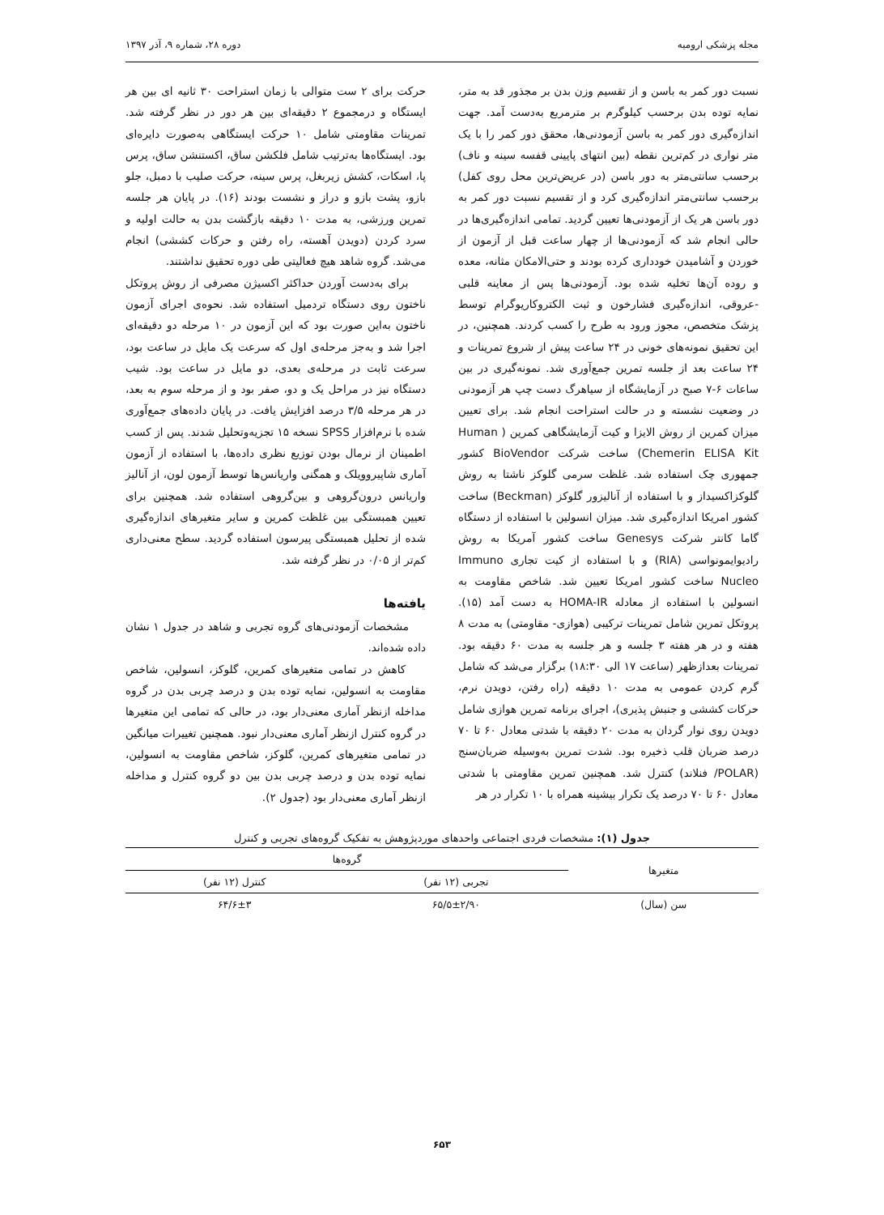مجله پزشکی ارومیه دوره ۲۸، شماره ۹، آذر ۱۳۹۷
نسبت دور کمر به باسن و از تقسیم وزن بدن بر مجذور قد به متر، نمایه توده بدن برحسب کیلوگرم بر مترمربع به‌دست آمد. جهت اندازه‌گیری دور کمر به باسن آزمودنی‌ها، محقق دور کمر را با یک متر نواری در کم‌ترین نقطه (بین انتهای پایینی قفسه سینه و ناف) برحسب سانتی‌متر به دور باسن (در عریض‌ترین محل روی کفل) برحسب سانتی‌متر اندازه‌گیری کرد و از تقسیم نسبت دور کمر به دور باسن هر یک از آزمودنی‌ها تعیین گردید. تمامی اندازه‌گیری‌ها در حالی انجام شد که آزمودنی‌ها از چهار ساعت قبل از آزمون از خوردن و آشامیدن خودداری کرده بودند و حتی‌الامکان مثانه، معده و روده آن‌ها تخلیه شده بود. آزمودنی‌ها پس از معاینه قلبی -عروقی، اندازه‌گیری فشارخون و ثبت الکتروکاریوگرام توسط پزشک متخصص، مجوز ورود به طرح را کسب کردند. همچنین، در این تحقیق نمونه‌های خونی در ۲۴ ساعت پیش از شروع تمرینات و ۲۴ ساعت بعد از جلسه تمرین جمع‌آوری شد. نمونه‌گیری در بین ساعات ۶-۷ صبح در آزمایشگاه از سیاهرگ دست چپ هر آزمودنی در وضعیت نشسته و در حالت استراحت انجام شد. برای تعیین میزان کمرین از روش الایزا و کیت آزمایشگاهی کمرین ( Human Chemerin ELISA Kit) ساخت شرکت BioVendor کشور جمهوری چک استفاده شد. غلظت سرمی گلوکز ناشتا به روش گلوکزاکسیداز و با استفاده از آنالیزور گلوکز (Beckman) ساخت کشور امریکا اندازه‌گیری شد. میزان انسولین با استفاده از دستگاه گاما کانتر شرکت Genesys ساخت کشور آمریکا به روش رادیوایمونواسی (RIA) و با استفاده از کیت تجاری Immuno Nucleo ساخت کشور امریکا تعیین شد. شاخص مقاومت به انسولین با استفاده از معادله HOMA-IR به دست آمد (۱۵). پروتکل تمرین شامل تمرینات ترکیبی (هوازی- مقاومتی) به مدت ۸ هفته و در هر هفته ۳ جلسه و هر جلسه به مدت ۶۰ دقیقه بود. تمرینات بعدازظهر (ساعت ۱۷ الی ۱۸:۳۰) برگزار می‌شد که شامل گرم کردن عمومی به مدت ۱۰ دقیقه (راه رفتن، دویدن نرم، حرکات کششی و جنبش پذیری)، اجرای برنامه تمرین هوازی شامل دویدن روی نوار گردان به مدت ۲۰ دقیقه با شدتی معادل ۶۰ تا ۷۰ درصد ضربان قلب ذخیره بود. شدت تمرین به‌وسیله ضربان‌سنج (POLAR/ فنلاند) کنترل شد. همچنین تمرین مقاومتی با شدتی معادل ۶۰ تا ۷۰ درصد یک تکرار بیشینه همراه با ۱۰ تکرار در هر
حرکت برای ۲ ست متوالی با زمان استراحت ۳۰ ثانیه ای بین هر ایستگاه و درمجموع ۲ دقیقه‌ای بین هر دور در نظر گرفته شد. تمرینات مقاومتی شامل ۱۰ حرکت ایستگاهی به‌صورت دایره‌ای بود. ایستگاه‌ها به‌ترتیب شامل فلکشن ساق، اکستنشن ساق، پرس پا، اسکات، کشش زیربغل، پرس سینه، حرکت صلیب با دمبل، جلو بازو، پشت بازو و دراز و نشست بودند (۱۶). در پایان هر جلسه تمرین ورزشی، به مدت ۱۰ دقیقه بازگشت بدن به حالت اولیه و سرد کردن (دویدن آهسته، راه رفتن و حرکات کششی) انجام می‌شد. گروه شاهد هیچ فعالیتی طی دوره تحقیق نداشتند.
برای به‌دست آوردن حداکثر اکسیژن مصرفی از روش پروتکل ناختون روی دستگاه تردمیل استفاده شد. نحوه‌ی اجرای آزمون ناختون به‌این صورت بود که این آزمون در ۱۰ مرحله دو دقیقه‌ای اجرا شد و به‌جز مرحله‌ی اول که سرعت یک مایل در ساعت بود، سرعت ثابت در مرحله‌ی بعدی، دو مایل در ساعت بود. شیب دستگاه نیز در مراحل یک و دو، صفر بود و از مرحله سوم به بعد، در هر مرحله ۳/۵ درصد افزایش یافت. در پایان داده‌های جمع‌آوری شده با نرم‌افزار SPSS نسخه ۱۵ تجزیه‌وتحلیل شدند. پس از کسب اطمینان از نرمال بودن توزیع نظری داده‌ها، با استفاده از آزمون آماری شاپیروویلک و همگنی واریانس‌ها توسط آزمون لون، از آنالیز واریانس درون‌گروهی و بین‌گروهی استفاده شد. همچنین برای تعیین همبستگی بین غلظت کمرین و سایر متغیرهای اندازه‌گیری شده از تحلیل همبستگی پیرسون استفاده گردید. سطح معنی‌داری کم‌تر از ۰/۰۵ در نظر گرفته شد.
یافته‌ها
مشخصات آزمودنی‌های گروه تجربی و شاهد در جدول ۱ نشان داده شده‌اند.
کاهش در تمامی متغیرهای کمرین، گلوکز، انسولین، شاخص مقاومت به انسولین، نمایه توده بدن و درصد چربی بدن در گروه مداخله ازنظر آماری معنی‌دار بود، در حالی که تمامی این متغیرها در گروه کنترل ازنظر آماری معنی‌دار نبود. همچنین تغییرات میانگین در تمامی متغیرهای کمرین، گلوکز، شاخص مقاومت به انسولین، نمایه توده بدن و درصد چربی بدن بین دو گروه کنترل و مداخله ازنظر آماری معنی‌دار بود (جدول ۲).
جدول (۱): مشخصات فردی اجتماعی واحدهای موردپژوهش به تفکیک گروه‌های تجربی و کنترل
| متغیرها | گروه‌ها | |
| --- | --- | --- |
| | تجربی (۱۲ نفر) | کنترل (۱۲ نفر) |
| سن (سال) | ۶۵/۵±۲/۹۰ | ۶۴/۶±۳ |
۶۵۳